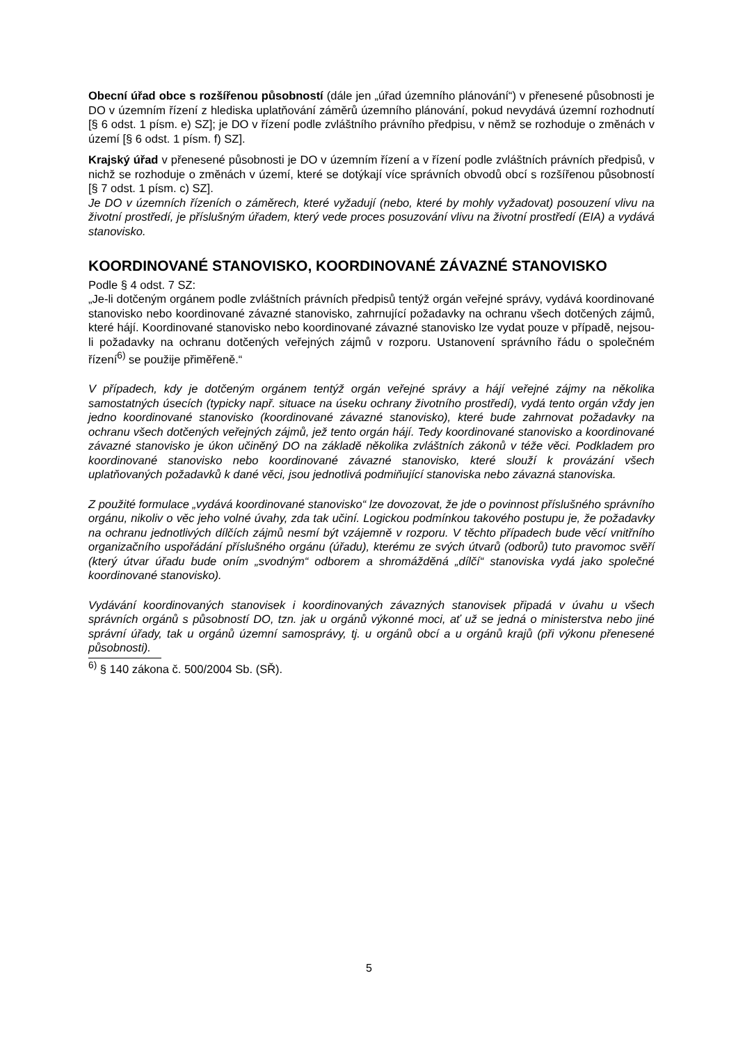Obecní úřad obce s rozšířenou působností (dále jen „úřad územního plánování“) v přenesené působnosti je DO v územním řízení z hlediska uplatňování záměrů územního plánování, pokud nevydává územní rozhodnutí [§ 6 odst. 1 písm. e) SZ]; je DO v řízení podle zvláštního právního předpisu, v němž se rozhoduje o změnách v území [§ 6 odst. 1 písm. f) SZ].
Krajský úřad v přenesené působnosti je DO v územním řízení a v řízení podle zvláštních právních předpisů, v nichž se rozhoduje o změnách v území, které se dotýkají více správních obvodů obcí s rozšířenou působností [§ 7 odst. 1 písm. c) SZ].
Je DO v územních řízeních o záměrech, které vyžadují (nebo, které by mohly vyžadovat) posouzení vlivu na životní prostředí, je příslušným úřadem, který vede proces posuzování vlivu na životní prostředí (EIA) a vydává stanovisko.
KOORDINOVANÉ STANOVISKO, KOORDINOVANÉ ZÁVAZNÉ STANOVISKO
Podle § 4 odst. 7 SZ:
„Je-li dotčeným orgánem podle zvláštních právních předpisů tentýž orgán veřejné správy, vydává koordinované stanovisko nebo koordinované závazné stanovisko, zahrnující požadavky na ochranu všech dotčených zájmů, které hájí. Koordinované stanovisko nebo koordinované závazné stanovisko lze vydat pouze v případě, nejsou-li požadavky na ochranu dotčených veřejných zájmů v rozporu. Ustanovení správního řádu o společném řízení<sup>6)</sup> se použije přiměřeně.“
V případech, kdy je dotčeným orgánem tentýž orgán veřejné správy a hájí veřejné zájmy na několika samostatných úsecích (typicky např. situace na úseku ochrany životního prostředí), vydá tento orgán vždy jen jedno koordinované stanovisko (koordinované závazné stanovisko), které bude zahrnovat požadavky na ochranu všech dotčených veřejných zájmů, jež tento orgán hájí. Tedy koordinované stanovisko a koordinované závazné stanovisko je úkon učiněný DO na základě několika zvláštních zákonů v téže věci. Podkladem pro koordinované stanovisko nebo koordinované závazné stanovisko, které slouží k provázání všech uplatňovaných požadavků k dané věci, jsou jednotlivá podmiňující stanoviska nebo závazná stanoviska.
Z použité formulace „vydává koordinované stanovisko“ lze dovozovat, že jde o povinnost příslušného správního orgánu, nikoliv o věc jeho volné úvahy, zda tak učiní. Logickou podmínkou takového postupu je, že požadavky na ochranu jednotlivých dílčích zájmů nesmí být vzájemně v rozporu. V těchto případech bude věcí vnitřního organizačního uspořádání příslušného orgánu (úřadu), kterému ze svých útvarů (odborů) tuto pravomoc svěří (který útvar úřadu bude oním „svodným“ odborem a shromážděná „dílčí“ stanoviska vydá jako společné koordinované stanovisko).
Vydávání koordinovaných stanovisek i koordinovaných závazných stanovisek připadá v úvahu u všech správních orgánů s působností DO, tzn. jak u orgánů výkonné moci, ať už se jedná o ministerstva nebo jiné správní úřady, tak u orgánů územní samosprávy, tj. u orgánů obcí a u orgánů krajů (při výkonu přenesené působnosti).
<sup>6)</sup> § 140 zákona č. 500/2004 Sb. (SŘ).
5